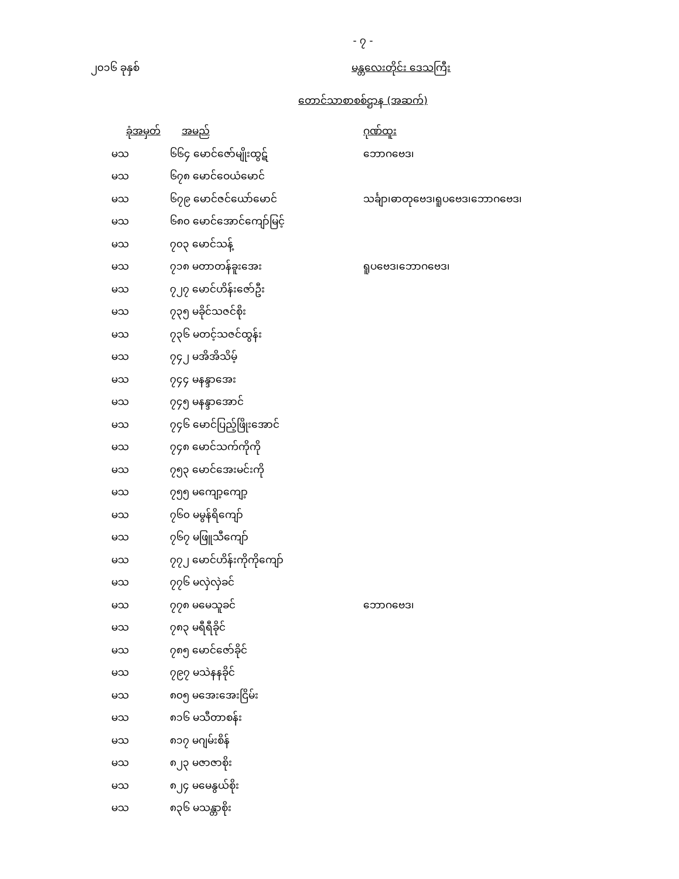- ၇ -
၂၀၁၆ ခုနှစ် မန္တလေးတိုင်း ဒေသကြီး
တောင်သာစာစစ်ဌာန (အဆက်)
| ခုံအမှတ် | အမည် | ဂုဏ်ထူး |
| --- | --- | --- |
| မသ | ၆၆၄ မောင်ဇော်မျိုးထွဋ် | ဘောဂဗေဒ၊ |
| မသ | ၆၇၈ မောင်ဝေယံမောင် | |
| မသ | ၆၇၉ မောင်ဇင်ယော်မောင် | သင်္ချာ၊ဓာတုဗေဒ၊ရူပဗေဒ၊ဘောဂဗေဒ၊ |
| မသ | ၆၈၀ မောင်အောင်ကျော်မြင့် | |
| မသ | ၇၀၃ မောင်သန့် | |
| မသ | ၇၁၈ မတာတန်ခူးအေး | ရူပဗေဒ၊ဘောဂဗေဒ၊ |
| မသ | ၇၂၇ မောင်ဟိန်းဇော်ဦး | |
| မသ | ၇၃၅ မခိုင်သဇင်စိုး | |
| မသ | ၇၃၆ မတင့်သဇင်ထွန်း | |
| မသ | ၇၄၂ မအိအိသိမ့် | |
| မသ | ၇၄၄ မနန္ဒာအေး | |
| မသ | ၇၄၅ မနန္ဒာအောင် | |
| မသ | ၇၄၆ မောင်ပြည့်ဖြိုးအောင် | |
| မသ | ၇၄၈ မောင်သက်ကိုကို | |
| မသ | ၇၅၃ မောင်အေးမင်းကို | |
| မသ | ၇၅၅ မကျော့ကျော့ | |
| မသ | ၇၆၀ မမွန်ရိကျော် | |
| မသ | ၇၆၇ မဖြူသီကျော် | |
| မသ | ၇၇၂ မောင်ဟိန်းကိုကိုကျော် | |
| မသ | ၇၇၆ မလှဲလှဲခင် | |
| မသ | ၇၇၈ မမေသူခင် | ဘောဂဗေဒ၊ |
| မသ | ၇၈၃ မရီရီခိုင် | |
| မသ | ၇၈၅ မောင်ဇော်ခိုင် | |
| မသ | ၇၉၇ မသဲနနခိုင် | |
| မသ | ၈၀၅ မအေးအေးငြိမ်း | |
| မသ | ၈၁၆ မသီတာစန်း | |
| မသ | ၈၁၇ မဂျမ်းစိန် | |
| မသ | ၈၂၃ မဇာဇာစိုး | |
| မသ | ၈၂၄ မမေနွယ်စိုး | |
| မသ | ၈၃၆ မသန္တာစိုး | |